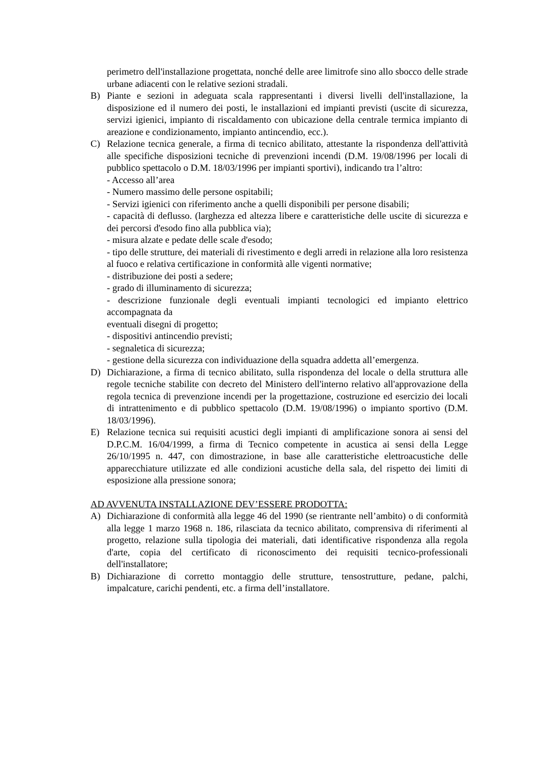perimetro dell'installazione progettata, nonché delle aree limitrofe sino allo sbocco delle strade urbane adiacenti con le relative sezioni stradali.
B) Piante e sezioni in adeguata scala rappresentanti i diversi livelli dell'installazione, la disposizione ed il numero dei posti, le installazioni ed impianti previsti (uscite di sicurezza, servizi igienici, impianto di riscaldamento con ubicazione della centrale termica impianto di areazione e condizionamento, impianto antincendio, ecc.).
C) Relazione tecnica generale, a firma di tecnico abilitato, attestante la rispondenza dell'attività alle specifiche disposizioni tecniche di prevenzioni incendi (D.M. 19/08/1996 per locali di pubblico spettacolo o D.M. 18/03/1996 per impianti sportivi), indicando tra l’altro:
- Accesso all’area
- Numero massimo delle persone ospitabili;
- Servizi igienici con riferimento anche a quelli disponibili per persone disabili;
- capacità di deflusso. (larghezza ed altezza libere e caratteristiche delle uscite di sicurezza e dei percorsi d'esodo fino alla pubblica via);
- misura alzate e pedate delle scale d'esodo;
- tipo delle strutture, dei materiali di rivestimento e degli arredi in relazione alla loro resistenza al fuoco e relativa certificazione in conformità alle vigenti normative;
- distribuzione dei posti a sedere;
- grado di illuminamento di sicurezza;
- descrizione funzionale degli eventuali impianti tecnologici ed impianto elettrico accompagnata da
eventuali disegni di progetto;
- dispositivi antincendio previsti;
- segnaletica di sicurezza;
- gestione della sicurezza con individuazione della squadra addetta all’emergenza.
D) Dichiarazione, a firma di tecnico abilitato, sulla rispondenza del locale o della struttura alle regole tecniche stabilite con decreto del Ministero dell'interno relativo all'approvazione della regola tecnica di prevenzione incendi per la progettazione, costruzione ed esercizio dei locali di intrattenimento e di pubblico spettacolo (D.M. 19/08/1996) o impianto sportivo (D.M. 18/03/1996).
E) Relazione tecnica sui requisiti acustici degli impianti di amplificazione sonora ai sensi del D.P.C.M. 16/04/1999, a firma di Tecnico competente in acustica ai sensi della Legge 26/10/1995 n. 447, con dimostrazione, in base alle caratteristiche elettroacustiche delle apparecchiature utilizzate ed alle condizioni acustiche della sala, del rispetto dei limiti di esposizione alla pressione sonora;
AD AVVENUTA INSTALLAZIONE DEV’ESSERE PRODOTTA:
A) Dichiarazione di conformità alla legge 46 del 1990 (se rientrante nell’ambito) o di conformità alla legge 1 marzo 1968 n. 186, rilasciata da tecnico abilitato, comprensiva di riferimenti al progetto, relazione sulla tipologia dei materiali, dati identificative rispondenza alla regola d'arte, copia del certificato di riconoscimento dei requisiti tecnico-professionali dell'installatore;
B) Dichiarazione di corretto montaggio delle strutture, tensostrutture, pedane, palchi, impalcature, carichi pendenti, etc. a firma dell’installatore.